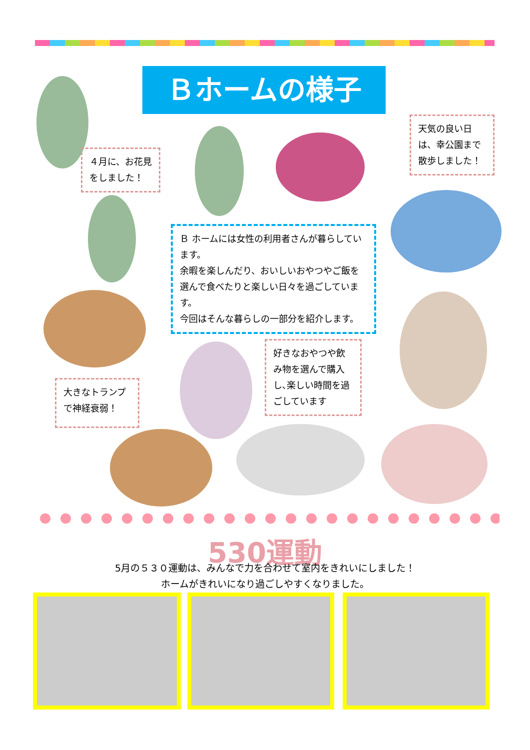Ｂホームの様子
４月に、お花見をしました！
天気の良い日は、幸公園まで散歩しました！
Ｂ ホームには女性の利用者さんが暮らしています。
余暇を楽しんだり、おいしいおやつやご飯を選んで食べたりと楽しい日々を過ごしています。
今回はそんな暮らしの一部分を紹介します。
好きなおやつや飲み物を選んで購入し､楽しい時間を過ごしています
大きなトランプで神経衰弱！
530運動
5月の５３０運動は、みんなで力を合わせて室内をきれいにしました！
ホームがきれいになり過ごしやすくなりました。